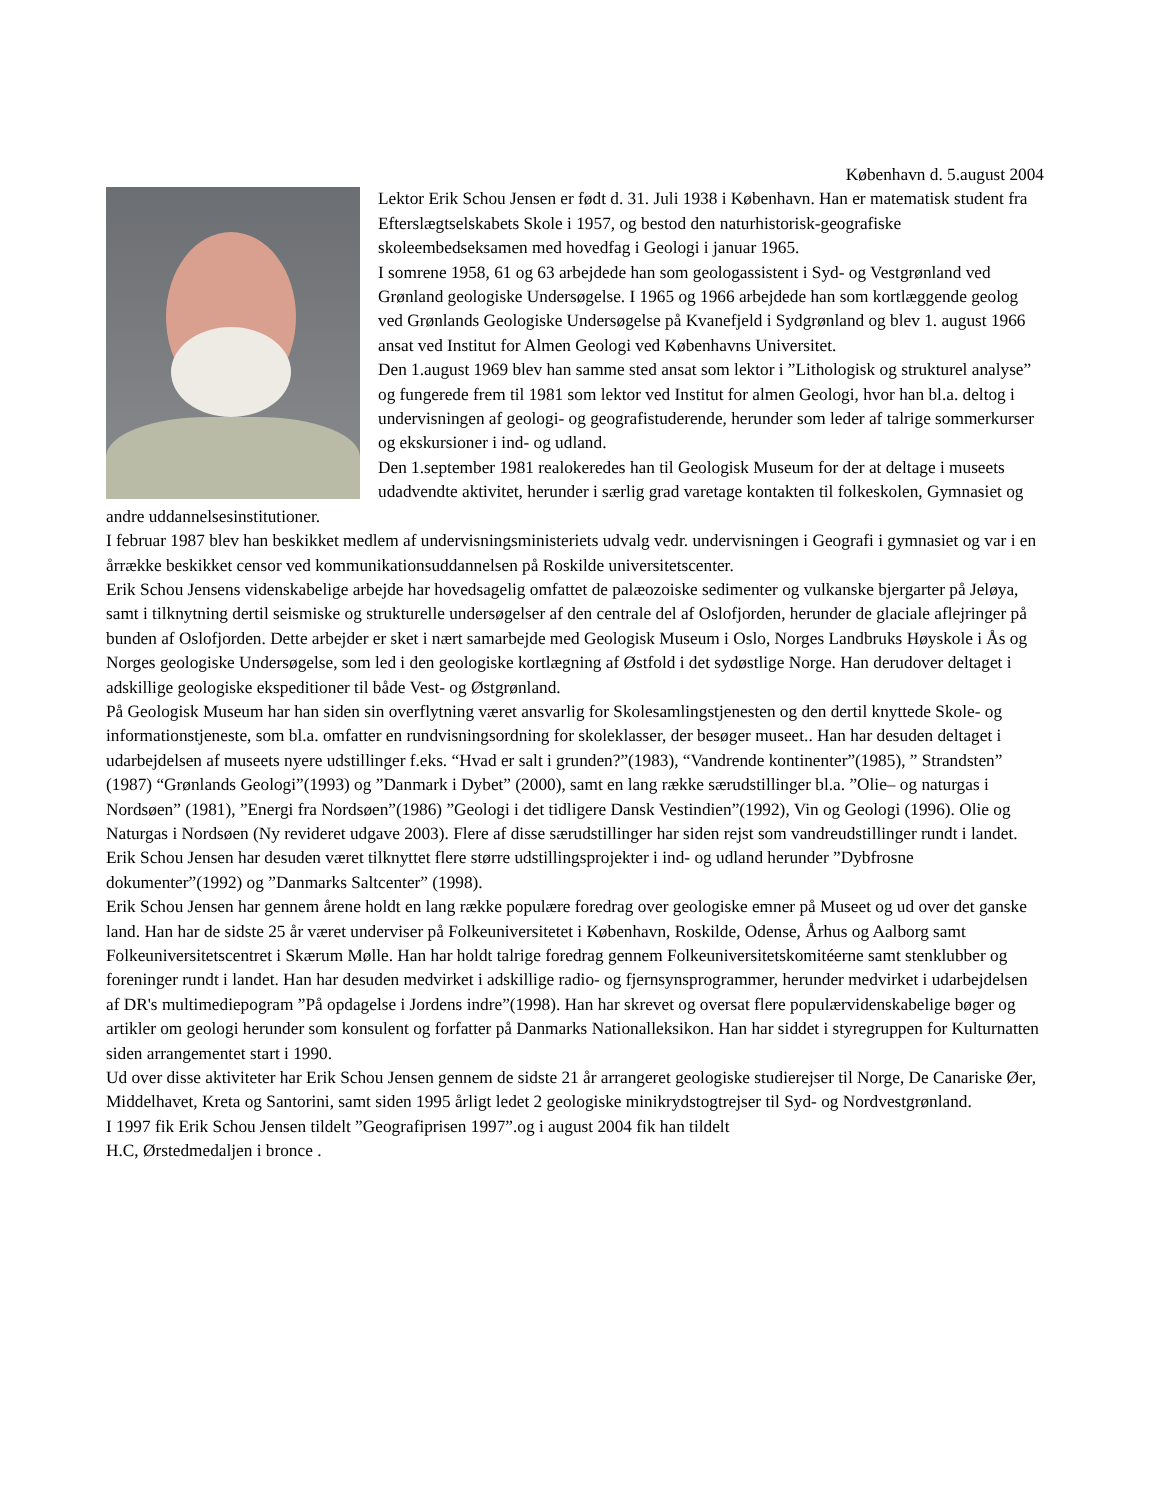København d. 5.august 2004
Lektor Erik Schou Jensen er født d. 31. Juli 1938 i København. Han er matematisk student fra Efterslægtselskabets Skole i 1957, og bestod den naturhistorisk-geografiske skoleembedseksamen med hovedfag i Geologi i januar 1965.
I somrene 1958, 61 og 63 arbejdede han som geologassistent i Syd- og Vestgrønland ved Grønland geologiske Undersøgelse. I 1965 og 1966 arbejdede han som kortlæggende geolog ved Grønlands Geologiske Undersøgelse på Kvanefjeld i Sydgrønland og blev 1. august 1966 ansat ved Institut for Almen Geologi ved Københavns Universitet.
Den 1.august 1969 blev han samme sted ansat som lektor i ”Lithologisk og strukturel analyse” og fungerede frem til 1981 som lektor ved Institut for almen Geologi, hvor han bl.a. deltog i undervisningen af geologi- og geografistuderende, herunder som leder af talrige sommerkurser og ekskursioner i ind- og udland.
Den 1.september 1981 realokeredes han til Geologisk Museum for der at deltage i museets udadvendte aktivitet, herunder i særlig grad varetage kontakten til folkeskolen, Gymnasiet og andre uddannelsesinstitutioner.
I februar 1987 blev han beskikket medlem af undervisningsministeriets udvalg vedr. undervisningen i Geografi i gymnasiet og var i en årrække beskikket censor ved kommunikationsuddannelsen på Roskilde universitetscenter.
Erik Schou Jensens videnskabelige arbejde har hovedsagelig omfattet de palæozoiske sedimenter og vulkanske bjergarter på Jeløya, samt i tilknytning dertil seismiske og strukturelle undersøgelser af den centrale del af Oslofjorden, herunder de glaciale aflejringer på bunden af Oslofjorden. Dette arbejder er sket i nært samarbejde med Geologisk Museum i Oslo, Norges Landbruks Høyskole i Ås og Norges geologiske Undersøgelse, som led i den geologiske kortlægning af Østfold i det sydøstlige Norge. Han derudover deltaget i adskillige geologiske ekspeditioner til både Vest- og Østgrønland.
På Geologisk Museum har han siden sin overflytning været ansvarlig for Skolesamlingstjenesten og den dertil knyttede Skole- og informationstjeneste, som bl.a. omfatter en rundvisningsordning for skoleklasser, der besøger museet.. Han har desuden deltaget i udarbejdelsen af museets nyere udstillinger f.eks. “Hvad er salt i grunden?”(1983), “Vandrende kontinenter”(1985), ” Strandsten” (1987) “Grønlands Geologi”(1993) og ”Danmark i Dybet” (2000), samt en lang række særudstillinger bl.a. ”Olie– og naturgas i Nordsøen” (1981), ”Energi fra Nordsøen”(1986) ”Geologi i det tidligere Dansk Vestindien”(1992), Vin og Geologi (1996). Olie og Naturgas i Nordsøen (Ny revideret udgave 2003). Flere af disse særudstillinger har siden rejst som vandreudstillinger rundt i landet.
Erik Schou Jensen har desuden været tilknyttet flere større udstillingsprojekter i ind- og udland herunder ”Dybfrosne dokumenter”(1992) og ”Danmarks Saltcenter” (1998).
Erik Schou Jensen har gennem årene holdt en lang række populære foredrag over geologiske emner på Museet og ud over det ganske land. Han har de sidste 25 år været underviser på Folkeuniversitetet i København, Roskilde, Odense, Århus og Aalborg samt Folkeuniversitetscentret i Skærum Mølle. Han har holdt talrige foredrag gennem Folkeuniversitetskomitéerne samt stenklubber og foreninger rundt i landet. Han har desuden medvirket i adskillige radio- og fjernsynsprogrammer, herunder medvirket i udarbejdelsen af DR's multimediepogram ”På opdagelse i Jordens indre”(1998). Han har skrevet og oversat flere populærvidenskabelige bøger og artikler om geologi herunder som konsulent og forfatter på Danmarks Nationalleksikon. Han har siddet i styregruppen for Kulturnatten siden arrangementet start i 1990.
Ud over disse aktiviteter har Erik Schou Jensen gennem de sidste 21 år arrangeret geologiske studierejser til Norge, De Canariske Øer, Middelhavet, Kreta og Santorini, samt siden 1995 årligt ledet 2 geologiske minikrydstogtrejser til Syd- og Nordvestgrønland.
I 1997 fik Erik Schou Jensen tildelt ”Geografiprisen 1997”.og i august 2004 fik han tildelt
H.C, Ørstedmedaljen i bronce .